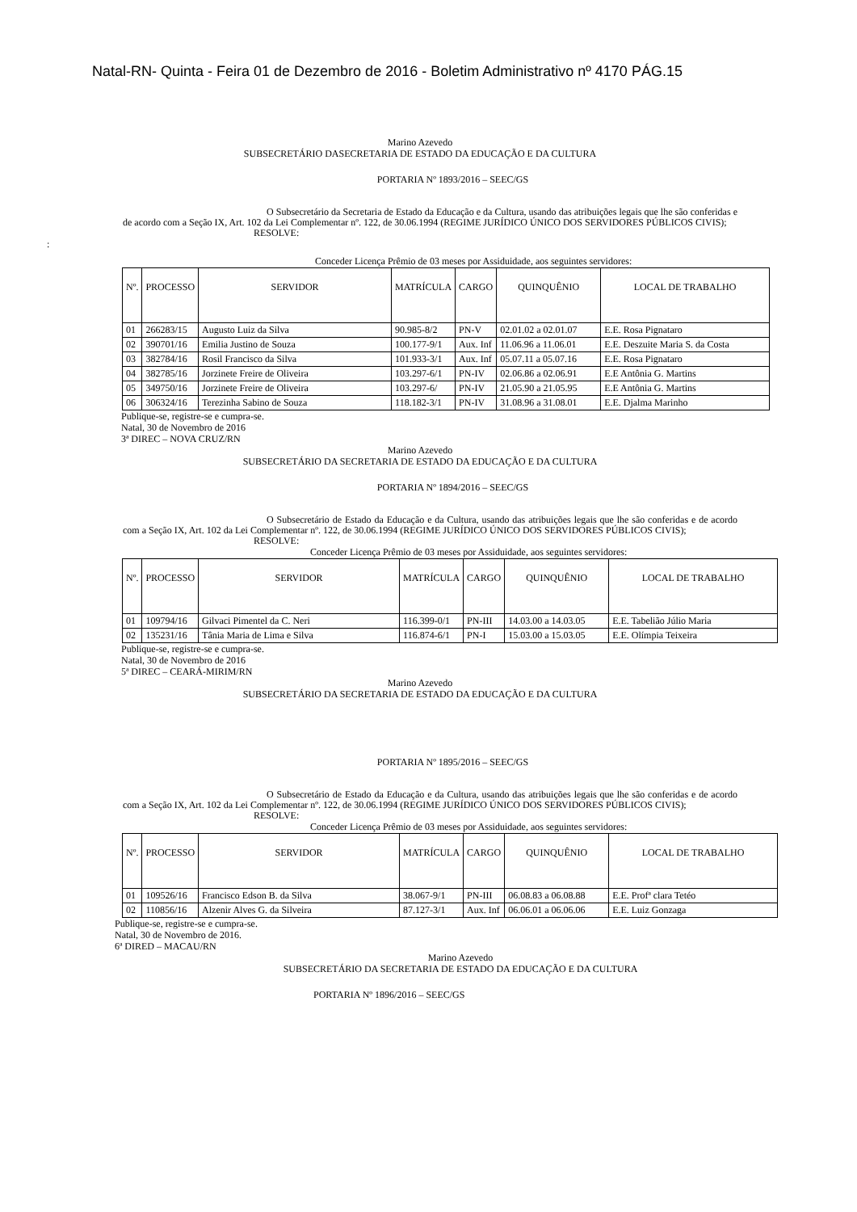Natal-RN- Quinta - Feira 01 de Dezembro de 2016 - Boletim Administrativo nº 4170 PÁG.15
Marino Azevedo
SUBSECRETÁRIO DASECRETARIA DE ESTADO DA EDUCAÇÃO E DA CULTURA
PORTARIA Nº 1893/2016 – SEEC/GS
O Subsecretário da Secretaria de Estado da Educação e da Cultura, usando das atribuições legais que lhe são conferidas e de acordo com a Seção IX, Art. 102 da Lei Complementar nº. 122, de 30.06.1994 (REGIME JURÍDICO ÚNICO DOS SERVIDORES PÚBLICOS CIVIS);
RESOLVE:
:
Conceder Licença Prêmio de 03 meses por Assiduidade, aos seguintes servidores:
| Nº. | PROCESSO | SERVIDOR | MATRÍCULA | CARGO | QUINQUÊNIO | LOCAL DE TRABALHO |
| --- | --- | --- | --- | --- | --- | --- |
| 01 | 266283/15 | Augusto Luiz da Silva | 90.985-8/2 | PN-V | 02.01.02 a 02.01.07 | E.E. Rosa Pignataro |
| 02 | 390701/16 | Emilia Justino de Souza | 100.177-9/1 | Aux. Inf | 11.06.96 a 11.06.01 | E.E. Deszuite Maria S. da Costa |
| 03 | 382784/16 | Rosil Francisco da Silva | 101.933-3/1 | Aux. Inf | 05.07.11 a 05.07.16 | E.E. Rosa Pignataro |
| 04 | 382785/16 | Jorzinete Freire de Oliveira | 103.297-6/1 | PN-IV | 02.06.86 a 02.06.91 | E.E Antônia G. Martins |
| 05 | 349750/16 | Jorzinete Freire de Oliveira | 103.297-6/ | PN-IV | 21.05.90 a 21.05.95 | E.E Antônia G. Martins |
| 06 | 306324/16 | Terezinha Sabino de Souza | 118.182-3/1 | PN-IV | 31.08.96 a 31.08.01 | E.E. Djalma Marinho |
Publique-se, registre-se e cumpra-se.
Natal, 30 de Novembro de 2016
3ª DIREC – NOVA CRUZ/RN
Marino Azevedo
SUBSECRETÁRIO DA SECRETARIA DE ESTADO DA EDUCAÇÃO E DA CULTURA
PORTARIA Nº 1894/2016 – SEEC/GS
O Subsecretário de Estado da Educação e da Cultura, usando das atribuições legais que lhe são conferidas e de acordo com a Seção IX, Art. 102 da Lei Complementar nº. 122, de 30.06.1994 (REGIME JURÍDICO ÚNICO DOS SERVIDORES PÚBLICOS CIVIS);
RESOLVE:
Conceder Licença Prêmio de 03 meses por Assiduidade, aos seguintes servidores:
| Nº. | PROCESSO | SERVIDOR | MATRÍCULA | CARGO | QUINQUÊNIO | LOCAL DE TRABALHO |
| --- | --- | --- | --- | --- | --- | --- |
| 01 | 109794/16 | Gilvaci Pimentel da C. Neri | 116.399-0/1 | PN-III | 14.03.00 a 14.03.05 | E.E. Tabelião Júlio Maria |
| 02 | 135231/16 | Tânia Maria de Lima e Silva | 116.874-6/1 | PN-I | 15.03.00 a 15.03.05 | E.E. Olímpia Teixeira |
Publique-se, registre-se e cumpra-se.
Natal, 30 de Novembro de 2016
5ª DIREC – CEARÁ-MIRIM/RN
Marino Azevedo
SUBSECRETÁRIO DA SECRETARIA DE ESTADO DA EDUCAÇÃO E DA CULTURA
PORTARIA Nº 1895/2016 – SEEC/GS
O Subsecretário de Estado da Educação e da Cultura, usando das atribuições legais que lhe são conferidas e de acordo com a Seção IX, Art. 102 da Lei Complementar nº. 122, de 30.06.1994 (REGIME JURÍDICO ÚNICO DOS SERVIDORES PÚBLICOS CIVIS);
RESOLVE:
Conceder Licença Prêmio de 03 meses por Assiduidade, aos seguintes servidores:
| Nº. | PROCESSO | SERVIDOR | MATRÍCULA | CARGO | QUINQUÊNIO | LOCAL DE TRABALHO |
| --- | --- | --- | --- | --- | --- | --- |
| 01 | 109526/16 | Francisco Edson B. da Silva | 38.067-9/1 | PN-III | 06.08.83 a 06.08.88 | E.E. Profª clara Tetéo |
| 02 | 110856/16 | Alzenir Alves G. da Silveira | 87.127-3/1 | Aux. Inf | 06.06.01 a 06.06.06 | E.E. Luiz Gonzaga |
Publique-se, registre-se e cumpra-se.
Natal, 30 de Novembro de 2016.
6ª DIRED – MACAU/RN
Marino Azevedo
SUBSECRETÁRIO DA SECRETARIA DE ESTADO DA EDUCAÇÃO E DA CULTURA
PORTARIA Nº 1896/2016 – SEEC/GS